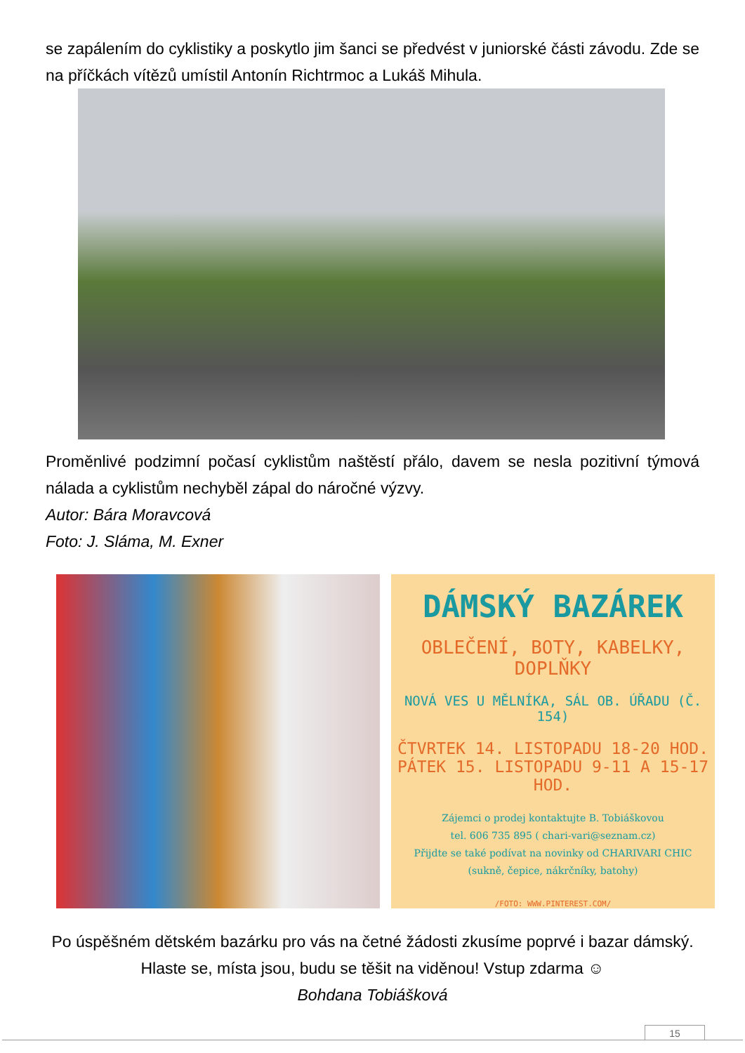se zapálením do cyklistiky a poskytlo jim šanci se předvést v juniorské části závodu. Zde se na příčkách vítězů umístil Antonín Richtrmoc a Lukáš Mihula.
Proměnlivé podzimní počasí cyklistům naštěstí přálo, davem se nesla pozitivní týmová nálada a cyklistům nechyběl zápal do náročné výzvy.
Autor: Bára Moravcová
Foto: J. Sláma, M. Exner
DÁMSKÝ BAZÁREK
OBLEČENÍ, BOTY, KABELKY,
DOPLŇKY
NOVÁ VES U MĚLNÍKA, SÁL OB. ÚŘADU (Č. 154)
ČTVRTEK 14. LISTOPADU 18-20 HOD.
PÁTEK 15. LISTOPADU 9-11 A 15-17 HOD.
Zájemci o prodej kontaktujte B. Tobiáškovou
tel. 606 735 895 ( chari-vari@seznam.cz)
Přijdte se také podívat na novinky od CHARIVARI CHIC
(sukně, čepice, nákrčníky, batohy)
/FOTO: WWW.PINTEREST.COM/
Po úspěšném dětském bazárku pro vás na četné žádosti zkusíme poprvé i bazar dámský. Hlaste se, místa jsou, budu se těšit na viděnou! Vstup zdarma ☺
Bohdana Tobiášková
15